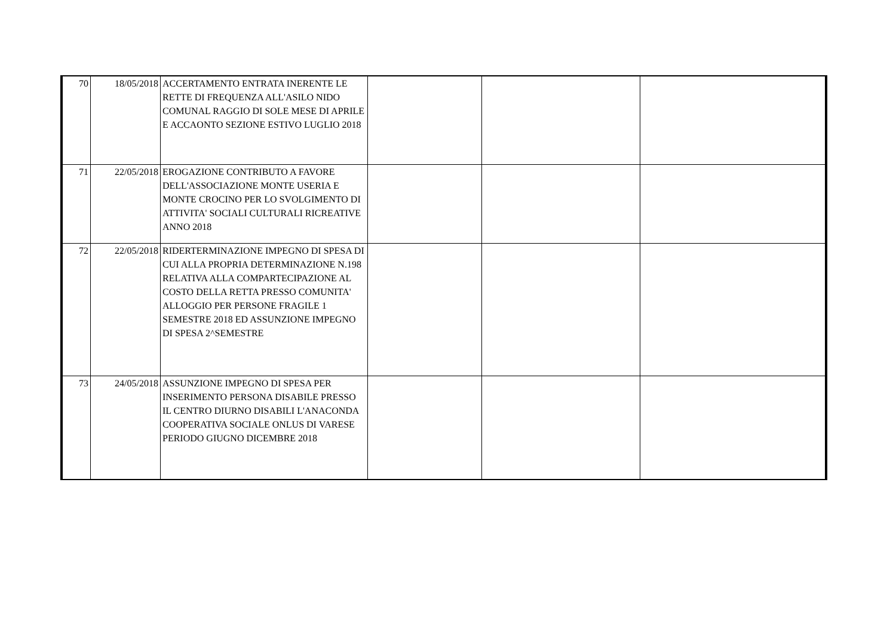| 70 | 18/05/2018 | ACCERTAMENTO ENTRATA INERENTE LE RETTE DI FREQUENZA ALL'ASILO NIDO COMUNAL RAGGIO DI SOLE MESE DI APRILE E ACCAONTO SEZIONE ESTIVO LUGLIO 2018 | | | |
| 71 | 22/05/2018 | EROGAZIONE CONTRIBUTO A FAVORE DELL'ASSOCIAZIONE MONTE USERIA E MONTE CROCINO PER LO SVOLGIMENTO DI ATTIVITA' SOCIALI CULTURALI RICREATIVE ANNO 2018 | | | |
| 72 | 22/05/2018 | RIDERTERMINAZIONE IMPEGNO DI SPESA DI CUI ALLA PROPRIA DETERMINAZIONE N.198 RELATIVA ALLA COMPARTECIPAZIONE AL COSTO DELLA RETTA PRESSO COMUNITA' ALLOGGIO PER PERSONE FRAGILE 1 SEMESTRE 2018 ED ASSUNZIONE IMPEGNO DI SPESA 2^SEMESTRE | | | |
| 73 | 24/05/2018 | ASSUNZIONE IMPEGNO DI SPESA PER INSERIMENTO PERSONA DISABILE PRESSO IL CENTRO DIURNO DISABILI L'ANACONDA COOPERATIVA SOCIALE ONLUS DI VARESE PERIODO GIUGNO DICEMBRE 2018 | | | |